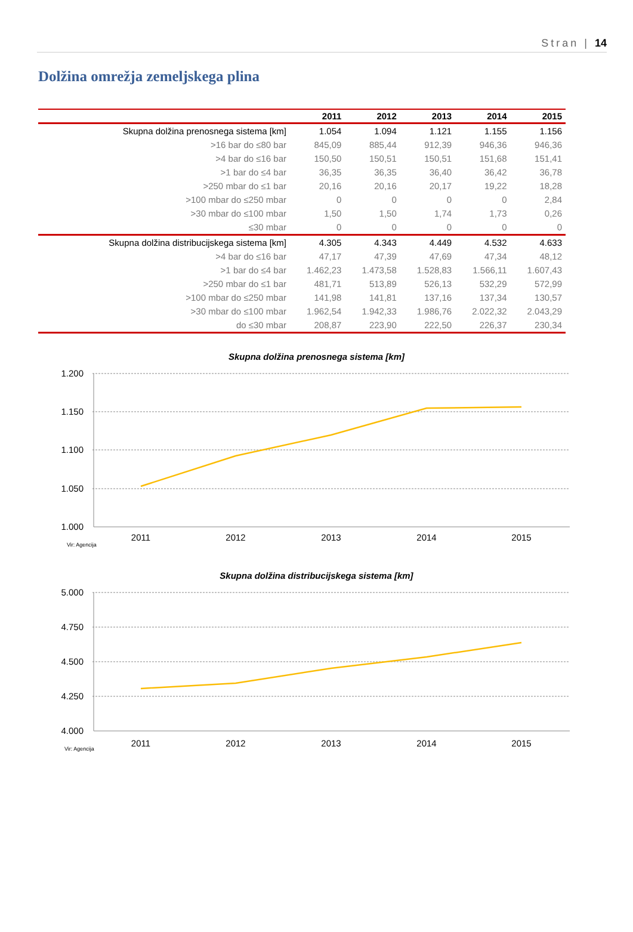Stran | 14
Dolžina omrežja zemeljskega plina
| | 2011 | 2012 | 2013 | 2014 | 2015 |
| --- | --- | --- | --- | --- | --- |
| Skupna dolžina prenosnega sistema [km] | 1.054 | 1.094 | 1.121 | 1.155 | 1.156 |
| >16 bar do ≤80 bar | 845,09 | 885,44 | 912,39 | 946,36 | 946,36 |
| >4 bar do ≤16 bar | 150,50 | 150,51 | 150,51 | 151,68 | 151,41 |
| >1 bar do ≤4 bar | 36,35 | 36,35 | 36,40 | 36,42 | 36,78 |
| >250 mbar do ≤1 bar | 20,16 | 20,16 | 20,17 | 19,22 | 18,28 |
| >100 mbar do ≤250 mbar | 0 | 0 | 0 | 0 | 2,84 |
| >30 mbar do ≤100 mbar | 1,50 | 1,50 | 1,74 | 1,73 | 0,26 |
| ≤30 mbar | 0 | 0 | 0 | 0 | 0 |
| Skupna dolžina distribucijskega sistema [km] | 4.305 | 4.343 | 4.449 | 4.532 | 4.633 |
| >4 bar do ≤16 bar | 47,17 | 47,39 | 47,69 | 47,34 | 48,12 |
| >1 bar do ≤4 bar | 1.462,23 | 1.473,58 | 1.528,83 | 1.566,11 | 1.607,43 |
| >250 mbar do ≤1 bar | 481,71 | 513,89 | 526,13 | 532,29 | 572,99 |
| >100 mbar do ≤250 mbar | 141,98 | 141,81 | 137,16 | 137,34 | 130,57 |
| >30 mbar do ≤100 mbar | 1.962,54 | 1.942,33 | 1.986,76 | 2.022,32 | 2.043,29 |
| do ≤30 mbar | 208,87 | 223,90 | 222,50 | 226,37 | 230,34 |
Skupna dolžina prenosnega sistema [km]
1.200
1.150
1.100
1.050
1.000
2011
2012
2013
2014
2015
Vir: Agencija
Skupna dolžina distribucijskega sistema [km]
5.000
4.750
4.500
4.250
4.000
2011
2012
2013
2014
2015
Vir: Agencija